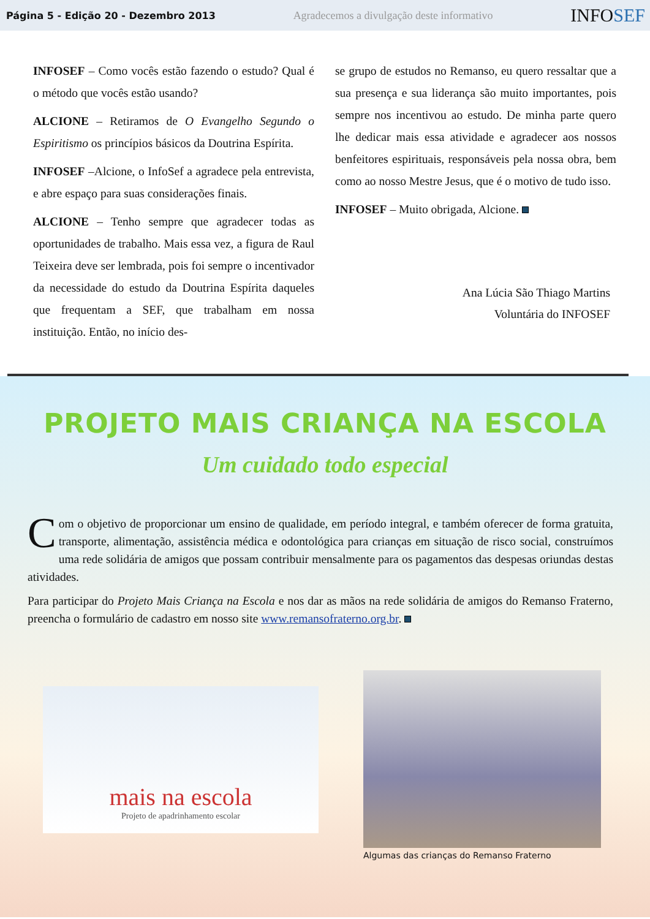Página 5 - Edição 20 - Dezembro 2013 Agradecemos a divulgação deste informativo INFOSEF
INFOSEF – Como vocês estão fazendo o estudo? Qual é o método que vocês estão usando?
ALCIONE – Retiramos de O Evangelho Segundo o Espiritismo os princípios básicos da Doutrina Espírita.
INFOSEF –Alcione, o InfoSef a agradece pela entrevista, e abre espaço para suas considerações finais.
ALCIONE – Tenho sempre que agradecer todas as oportunidades de trabalho. Mais essa vez, a figura de Raul Teixeira deve ser lembrada, pois foi sempre o incentivador da necessidade do estudo da Doutrina Espírita daqueles que frequentam a SEF, que trabalham em nossa instituição. Então, no início des-
se grupo de estudos no Remanso, eu quero ressaltar que a sua presença e sua liderança são muito importantes, pois sempre nos incentivou ao estudo. De minha parte quero lhe dedicar mais essa atividade e agradecer aos nossos benfeitores espirituais, responsáveis pela nossa obra, bem como ao nosso Mestre Jesus, que é o motivo de tudo isso.
INFOSEF – Muito obrigada, Alcione.
Ana Lúcia São Thiago Martins
Voluntária do INFOSEF
PROJETO MAIS CRIANÇA NA ESCOLA
Um cuidado todo especial
Com o objetivo de proporcionar um ensino de qualidade, em período integral, e também oferecer de forma gratuita, transporte, alimentação, assistência médica e odontológica para crianças em situação de risco social, construímos uma rede solidária de amigos que possam contribuir mensalmente para os pagamentos das despesas oriundas destas atividades.
Para participar do Projeto Mais Criança na Escola e nos dar as mãos na rede solidária de amigos do Remanso Fraterno, preencha o formulário de cadastro em nosso site www.remansofraterno.org.br.
mais na escola
Projeto de apadrinhamento escolar
Algumas das crianças do Remanso Fraterno